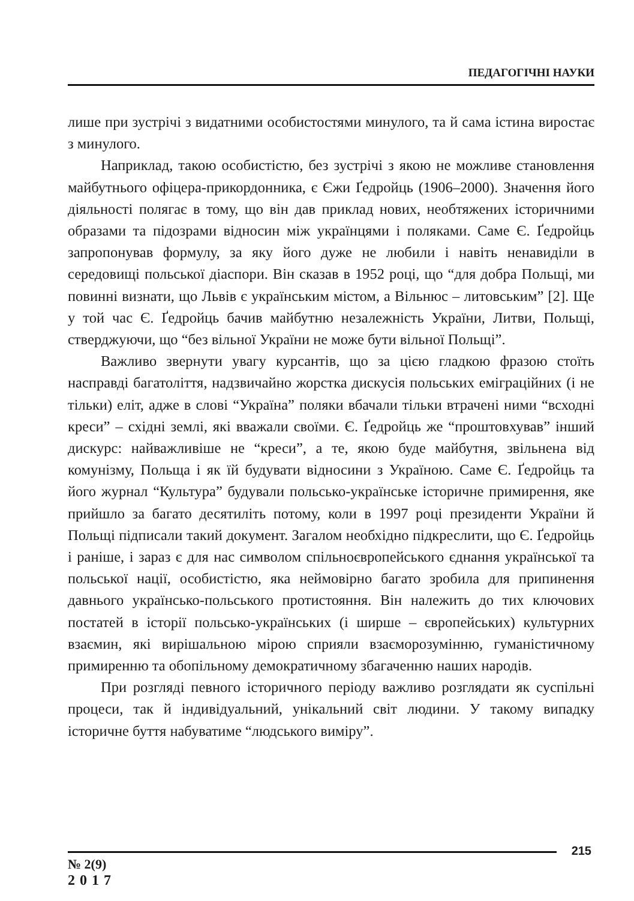ПЕДАГОГІЧНІ НАУКИ
лише при зустрічі з видатними особистостями минулого, та й сама істина виростає з минулого.
Наприклад, такою особистістю, без зустрічі з якою не можливе становлення майбутнього офіцера-прикордонника, є Єжи Ґедройць (1906–2000). Значення його діяльності полягає в тому, що він дав приклад нових, необтяжених історичними образами та підозрами відносин між українцями і поляками. Саме Є. Ґедройць запропонував формулу, за яку його дуже не любили і навіть ненавиділи в середовищі польської діаспори. Він сказав в 1952 році, що “для добра Польщі, ми повинні визнати, що Львів є українським містом, а Вільнюс – литовським” [2]. Ще у той час Є. Ґедройць бачив майбутню незалежність України, Литви, Польщі, стверджуючи, що “без вільної України не може бути вільної Польщі”.
Важливо звернути увагу курсантів, що за цією гладкою фразою стоїть насправді багатоліття, надзвичайно жорстка дискусія польських еміграційних (і не тільки) еліт, адже в слові “Україна” поляки вбачали тільки втрачені ними “всходні креси” – східні землі, які вважали своїми. Є. Ґедройць же “проштовхував” інший дискурс: найважливіше не “креси”, а те, якою буде майбутня, звільнена від комунізму, Польща і як їй будувати відносини з Україною. Саме Є. Ґедройць та його журнал “Культура” будували польсько-українське історичне примирення, яке прийшло за багато десятиліть потому, коли в 1997 році президенти України й Польщі підписали такий документ. Загалом необхідно підкреслити, що Є. Ґедройць і раніше, і зараз є для нас символом спільноєвропейського єднання української та польської нації, особистістю, яка неймовірно багато зробила для припинення давнього українсько-польського протистояння. Він належить до тих ключових постатей в історії польсько-українських (і ширше – європейських) культурних взаємин, які вирішальною мірою сприяли взаєморозумінню, гуманістичному примиренню та обопільному демократичному збагаченню наших народів.
При розгляді певного історичного періоду важливо розглядати як суспільні процеси, так й індивідуальний, унікальний світ людини. У такому випадку історичне буття набуватиме “людського виміру”.
215
№ 2(9)
2017